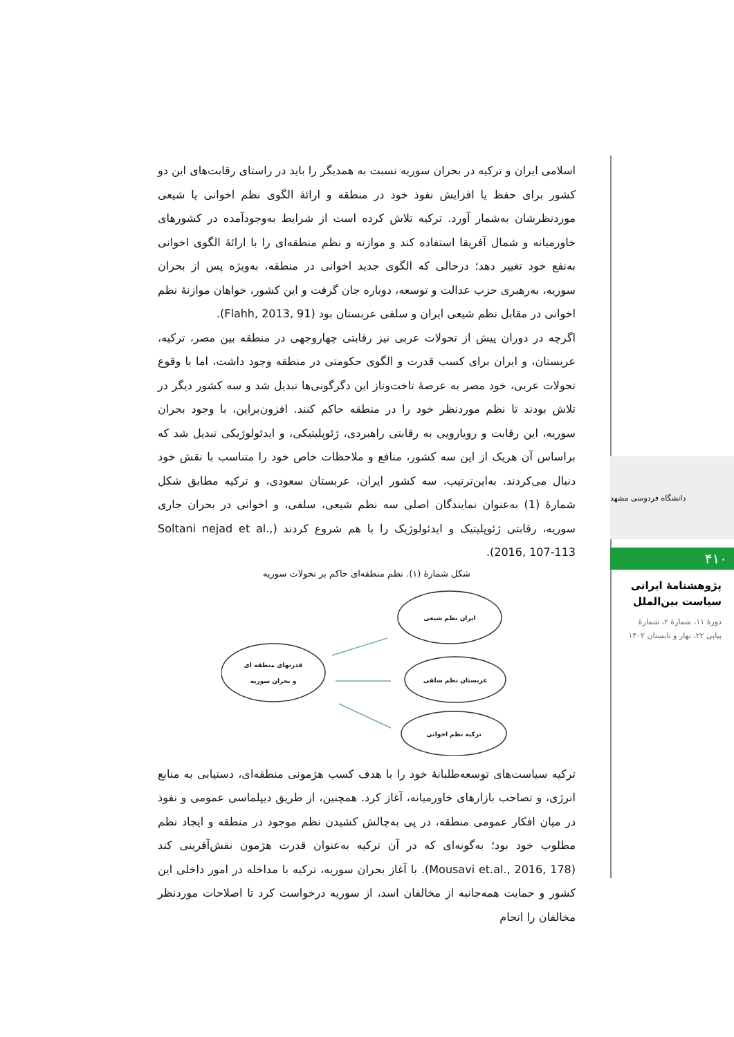اسلامی ایران و ترکیه در بحران سوریه نسبت به همدیگر را باید در راستای رقابت‌های این دو کشور برای حفظ یا افزایش نفوذ خود در منطقه و ارائهٔ الگوی نظم اخوانی یا شیعی موردنظرشان به‌شمار آورد. ترکیه تلاش کرده است از شرایط به‌وجودآمده در کشورهای خاورمیانه و شمال آفریقا استفاده کند و موازنه و نظم منطقه‌ای را با ارائهٔ الگوی اخوانی به‌نفع خود تغییر دهد؛ درحالی که الگوی جدید اخوانی در منطقه، به‌ویژه پس از بحران سوریه، به‌رهبری حزب عدالت و توسعه، دوباره جان گرفت و این کشور، خواهان موازنهٔ نظم اخوانی در مقابل نظم شیعی ایران و سلفی عربستان بود (Flahh, 2013, 91).
اگرچه در دوران پیش از تحولات عربی نیز رقابتی چهاروجهی در منطقه بین مصر، ترکیه، عربستان، و ایران برای کسب قدرت و الگوی حکومتی در منطقه وجود داشت، اما با وقوع تحولات عربی، خود مصر به عرصهٔ تاخت‌وتاز این دگرگونی‌ها تبدیل شد و سه کشور دیگر در تلاش بودند تا نظم موردنظر خود را در منطقه حاکم کنند. افزون‌براین، با وجود بحران سوریه، این رقابت و رویارویی به رقابتی راهبردی، ژئوپلیتیکی، و ایدئولوژیکی تبدیل شد که براساس آن هریک از این سه کشور، منافع و ملاحظات خاص خود را متناسب با نقش خود دنبال می‌کردند. به‌این‌ترتیب، سه کشور ایران، عربستان سعودی، و ترکیه مطابق شکل شمارهٔ (1) به‌عنوان نمایندگان اصلی سه نظم شیعی، سلفی، و اخوانی در بحران جاری سوریه، رقابتی ژئوپلیتیک و ایدئولوژیک را با هم شروع کردند (Soltani nejad et al., 2016, 107-113).
شکل شمارهٔ (۱). نظم منطقه‌ای حاکم بر تحولات سوریه
قدرتهای منطقه ای
و بحران سوریه
ایران نظم شیعی
عربستان نظم سلفی
ترکیه نظم اخوانی
ترکیه سیاست‌های توسعه‌طلبانهٔ خود را با هدف کسب هژمونی منطقه‌ای، دستیابی به منابع انرژی، و تصاحب بازارهای خاورمیانه، آغاز کرد. همچنین، از طریق دیپلماسی عمومی و نفوذ در میان افکار عمومی منطقه، در پی به‌چالش کشیدن نظم موجود در منطقه و ایجاد نظم مطلوب خود بود؛ به‌گونه‌ای که در آن ترکیه به‌عنوان قدرت هژمون نقش‌آفرینی کند (Mousavi et.al., 2016, 178). با آغاز بحران سوریه، ترکیه با مداخله در امور داخلی این کشور و حمایت همه‌جانبه از مخالفان اسد، از سوریه درخواست کرد تا اصلاحات موردنظر مخالفان را انجام
دانشگاه فردوسی مشهد
۴۱۰
پژوهشنامهٔ ایرانی
سیاست بین‌الملل
دورهٔ ۱۱، شمارهٔ ۲، شمارهٔ
پیاپی ۲۲، بهار و تابستان ۱۴۰۲